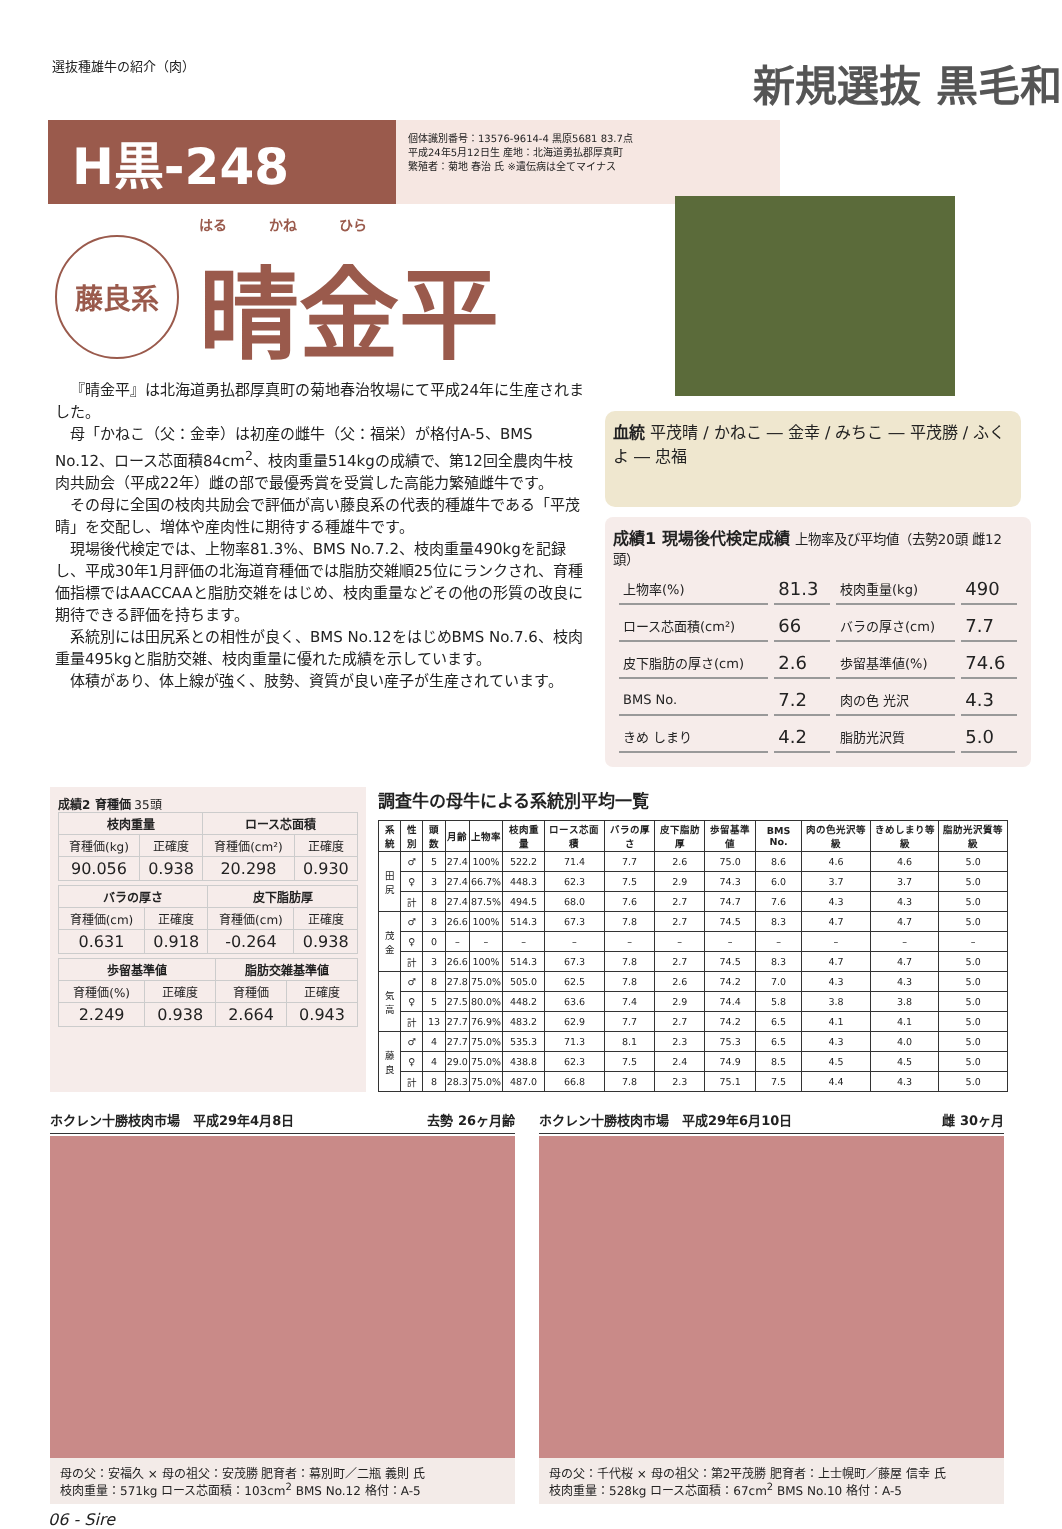選抜種雄牛の紹介（肉）
新規選抜 黒毛和
H黒-248
個体識別番号：13576-9614-4 黒原5681 83.7点
平成24年5月12日生 産地：北海道勇払郡厚真町
繁殖者：菊地 春治 氏 ※遺伝病は全てマイナス
藤良系
はる　　　かね　　　ひら
晴金平
『晴金平』は北海道勇払郡厚真町の菊地春治牧場にて平成24年に生産されました。
母「かねこ（父：金幸）は初産の雌牛（父：福栄）が格付A-5、BMS No.12、ロース芯面積84cm<sup>2</sup>、枝肉重量514kgの成績で、第12回全農肉牛枝肉共励会（平成22年）雌の部で最優秀賞を受賞した高能力繁殖雌牛です。
その母に全国の枝肉共励会で評価が高い藤良系の代表的種雄牛である「平茂晴」を交配し、増体や産肉性に期待する種雄牛です。
現場後代検定では、上物率81.3%、BMS No.7.2、枝肉重量490kgを記録し、平成30年1月評価の北海道育種価では脂肪交雑順25位にランクされ、育種価指標ではAACCAAと脂肪交雑をはじめ、枝肉重量などその他の形質の改良に期待できる評価を持ちます。
系統別には田尻系との相性が良く、BMS No.12をはじめBMS No.7.6、枝肉重量495kgと脂肪交雑、枝肉重量に優れた成績を示しています。
体積があり、体上線が強く、肢勢、資質が良い産子が生産されています。
血統 平茂晴 / かねこ ― 金幸 / みちこ ― 平茂勝 / ふくよ ― 忠福
成績1 現場後代検定成績 上物率及び平均値（去勢20頭 雌12頭）
| 上物率(%) | 81.3 | 枝肉重量(kg) | 490 |
| ロース芯面積(cm²) | 66 | バラの厚さ(cm) | 7.7 |
| 皮下脂肪の厚さ(cm) | 2.6 | 歩留基準値(%) | 74.6 |
| BMS No. | 7.2 | 肉の色 光沢 | 4.3 |
| きめ しまり | 4.2 | 脂肪光沢質 | 5.0 |
成績2 育種価 35頭
| 枝肉重量 | | ロース芯面積 | |
| --- | --- | --- | --- |
| 育種価(kg) | 正確度 | 育種価(cm²) | 正確度 |
| 90.056 | 0.938 | 20.298 | 0.930 |
| バラの厚さ | | 皮下脂肪厚 | |
| --- | --- | --- | --- |
| 育種価(cm) | 正確度 | 育種価(cm) | 正確度 |
| 0.631 | 0.918 | -0.264 | 0.938 |
| 歩留基準値 | | 脂肪交雑基準値 | |
| --- | --- | --- | --- |
| 育種価(%) | 正確度 | 育種価 | 正確度 |
| 2.249 | 0.938 | 2.664 | 0.943 |
調査牛の母牛による系統別平均一覧
| 系統 | 性別 | 頭数 | 月齢 | 上物率 | 枝肉重量 | ロース芯面積 | バラの厚さ | 皮下脂肪厚 | 歩留基準値 | BMS No. | 肉の色光沢等級 | きめしまり等級 | 脂肪光沢質等級 |
| --- | --- | --- | --- | --- | --- | --- | --- | --- | --- | --- | --- | --- | --- |
| 田尻 | ♂ | 5 | 27.4 | 100% | 522.2 | 71.4 | 7.7 | 2.6 | 75.0 | 8.6 | 4.6 | 4.6 | 5.0 |
| | ♀ | 3 | 27.4 | 66.7% | 448.3 | 62.3 | 7.5 | 2.9 | 74.3 | 6.0 | 3.7 | 3.7 | 5.0 |
| | 計 | 8 | 27.4 | 87.5% | 494.5 | 68.0 | 7.6 | 2.7 | 74.7 | 7.6 | 4.3 | 4.3 | 5.0 |
| 茂金 | ♂ | 3 | 26.6 | 100% | 514.3 | 67.3 | 7.8 | 2.7 | 74.5 | 8.3 | 4.7 | 4.7 | 5.0 |
| | ♀ | 0 | – | – | – | – | – | – | – | – | – | – | – |
| | 計 | 3 | 26.6 | 100% | 514.3 | 67.3 | 7.8 | 2.7 | 74.5 | 8.3 | 4.7 | 4.7 | 5.0 |
| 気高 | ♂ | 8 | 27.8 | 75.0% | 505.0 | 62.5 | 7.8 | 2.6 | 74.2 | 7.0 | 4.3 | 4.3 | 5.0 |
| | ♀ | 5 | 27.5 | 80.0% | 448.2 | 63.6 | 7.4 | 2.9 | 74.4 | 5.8 | 3.8 | 3.8 | 5.0 |
| | 計 | 13 | 27.7 | 76.9% | 483.2 | 62.9 | 7.7 | 2.7 | 74.2 | 6.5 | 4.1 | 4.1 | 5.0 |
| 藤良 | ♂ | 4 | 27.7 | 75.0% | 535.3 | 71.3 | 8.1 | 2.3 | 75.3 | 6.5 | 4.3 | 4.0 | 5.0 |
| | ♀ | 4 | 29.0 | 75.0% | 438.8 | 62.3 | 7.5 | 2.4 | 74.9 | 8.5 | 4.5 | 4.5 | 5.0 |
| | 計 | 8 | 28.3 | 75.0% | 487.0 | 66.8 | 7.8 | 2.3 | 75.1 | 7.5 | 4.4 | 4.3 | 5.0 |
ホクレン十勝枝肉市場　平成29年4月8日 去勢 26ヶ月齢
母の父：安福久 × 母の祖父：安茂勝 肥育者：幕別町／二瓶 義則 氏
枝肉重量：571kg ロース芯面積：103cm<sup>2</sup> BMS No.12 格付：A-5
ホクレン十勝枝肉市場　平成29年6月10日 雌 30ヶ月
母の父：千代桜 × 母の祖父：第2平茂勝 肥育者：上士幌町／藤屋 信幸 氏
枝肉重量：528kg ロース芯面積：67cm<sup>2</sup> BMS No.10 格付：A-5
06 - Sire